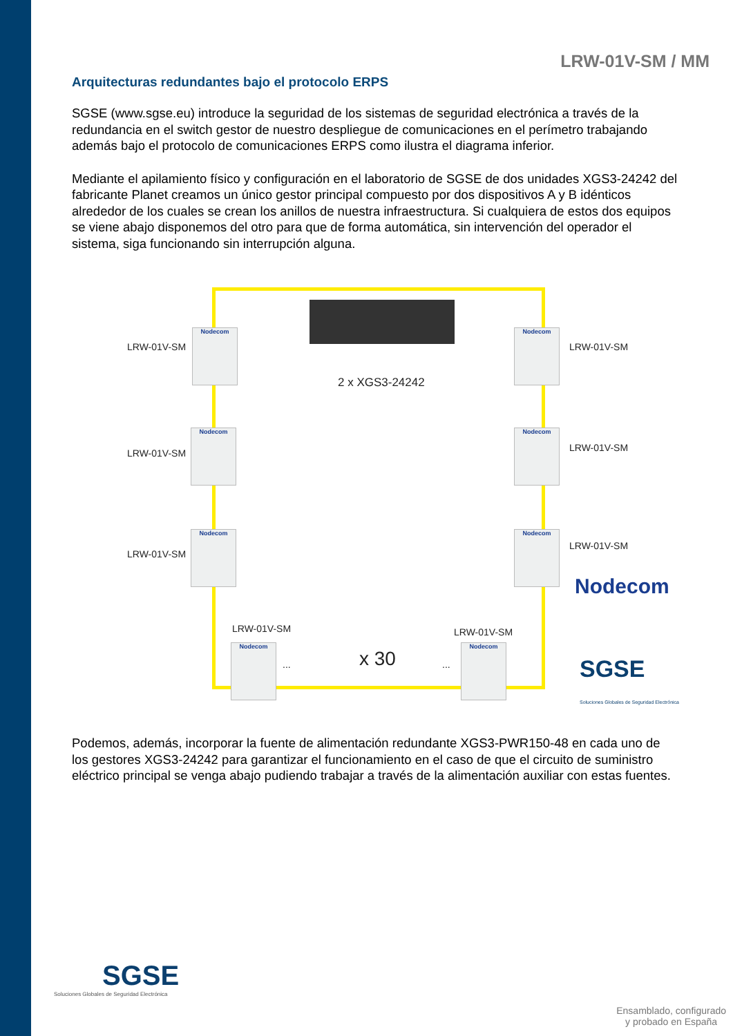LRW-01V-SM / MM
Arquitecturas redundantes bajo el protocolo ERPS
SGSE (www.sgse.eu) introduce la seguridad de los sistemas de seguridad electrónica a través de la redundancia en el switch gestor de nuestro despliegue de comunicaciones en el perímetro trabajando además bajo el protocolo de comunicaciones ERPS como ilustra el diagrama inferior.
Mediante el apilamiento físico y configuración en el laboratorio de SGSE de dos unidades XGS3-24242 del fabricante Planet creamos un único gestor principal compuesto por dos dispositivos A y B idénticos alrededor de los cuales se crean los anillos de nuestra infraestructura. Si cualquiera de estos dos equipos se viene abajo disponemos del otro para que de forma automática, sin intervención del operador el sistema, siga funcionando sin interrupción alguna.
2 x XGS3-24242
LRW-01V-SM
Nodecom
LRW-01V-SM
Nodecom
LRW-01V-SM
Nodecom
LRW-01V-SM
Nodecom
LRW-01V-SM
Nodecom
LRW-01V-SM
Nodecom
LRW-01V-SM
Nodecom
... x 30 ...
LRW-01V-SM
Nodecom
Nodecom
SGSE
Soluciones Globales de Seguridad Electrónica
Podemos, además, incorporar la fuente de alimentación redundante XGS3-PWR150-48 en cada uno de los gestores XGS3-24242 para garantizar el funcionamiento en el caso de que el circuito de suministro eléctrico principal se venga abajo pudiendo trabajar a través de la alimentación auxiliar con estas fuentes.
SGSE
Soluciones Globales de Seguridad Electrónica
Ensamblado, configurado
y probado en España